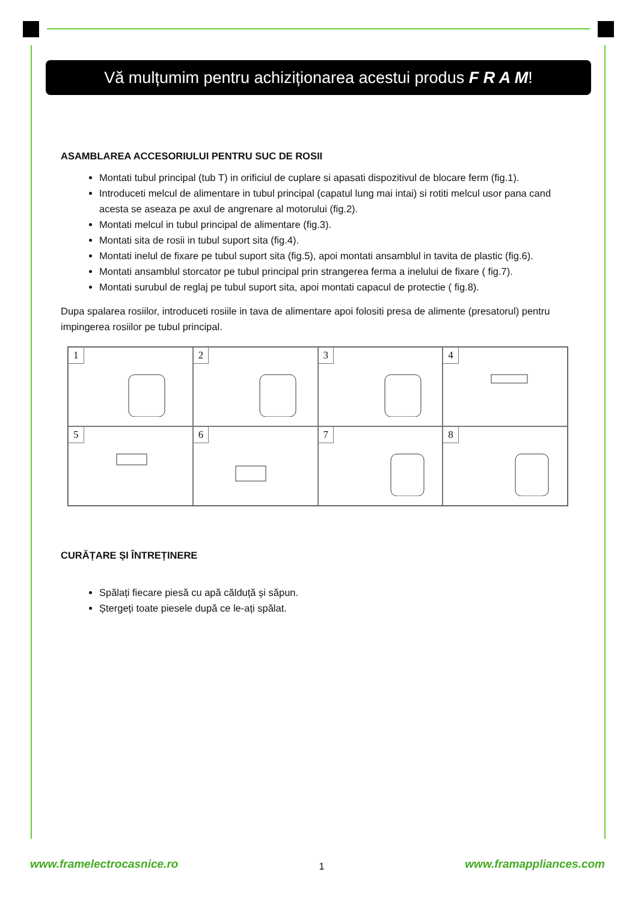Vă mulțumim pentru achiziționarea acestui produs F R A M!
ASAMBLAREA ACCESORIULUI PENTRU SUC DE ROSII
Montati tubul principal (tub T) in orificiul de cuplare si apasati dispozitivul de blocare ferm (fig.1).
Introduceti melcul de alimentare in tubul principal (capatul lung mai intai) si rotiti melcul usor pana cand acesta se aseaza pe axul de angrenare al motorului (fig.2).
Montati melcul in tubul principal de alimentare (fig.3).
Montati sita de rosii in tubul suport sita (fig.4).
Montati inelul de fixare pe tubul suport sita (fig.5), apoi montati ansamblul in tavita de plastic (fig.6).
Montati ansamblul storcator pe tubul principal prin strangerea ferma a inelului de fixare ( fig.7).
Montati surubul de reglaj pe tubul suport sita, apoi montati capacul de protectie ( fig.8).
Dupa spalarea rosiilor, introduceti rosiile in tava de alimentare apoi folositi presa de alimente (presatorul) pentru impingerea rosiilor pe tubul principal.
1
2
3
4
5
6
7
8
CURĂȚARE ȘI ÎNTREȚINERE
Spălați fiecare piesă cu apă călduță și săpun.
Ștergeți toate piesele după ce le-ați spălat.
www.framelectrocasnice.ro 1 www.framappliances.com